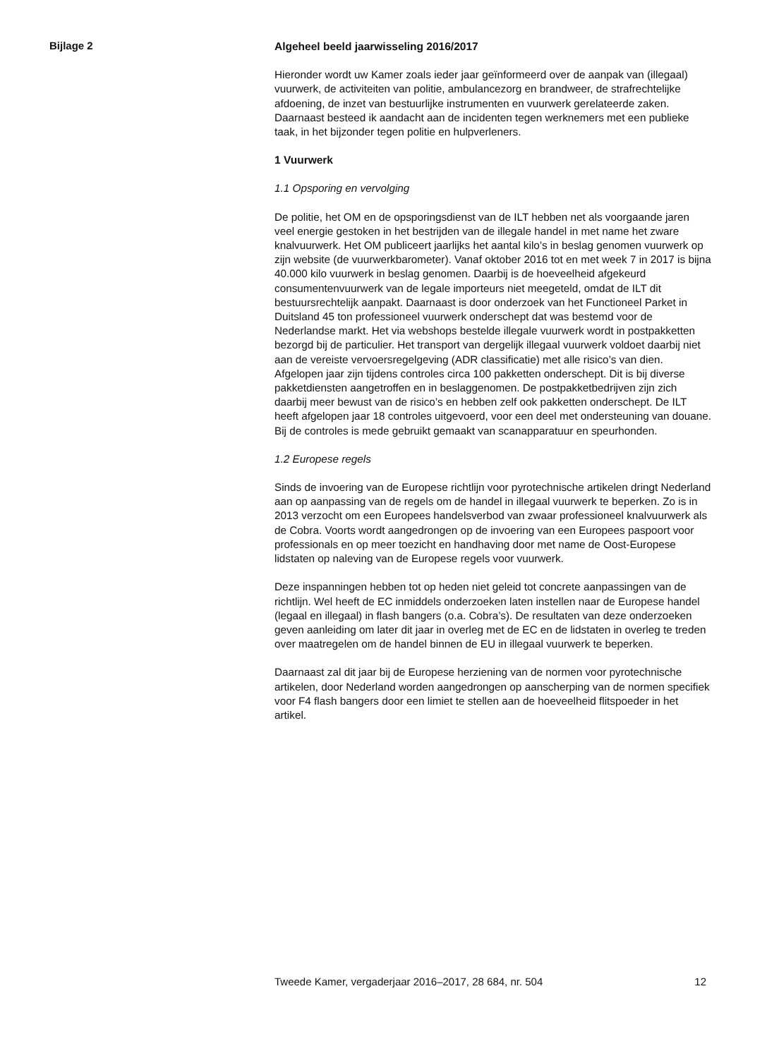Bijlage 2
Algeheel beeld jaarwisseling 2016/2017
Hieronder wordt uw Kamer zoals ieder jaar geïnformeerd over de aanpak van (illegaal) vuurwerk, de activiteiten van politie, ambulancezorg en brandweer, de strafrechtelijke afdoening, de inzet van bestuurlijke instrumenten en vuurwerk gerelateerde zaken. Daarnaast besteed ik aandacht aan de incidenten tegen werknemers met een publieke taak, in het bijzonder tegen politie en hulpverleners.
1 Vuurwerk
1.1 Opsporing en vervolging
De politie, het OM en de opsporingsdienst van de ILT hebben net als voorgaande jaren veel energie gestoken in het bestrijden van de illegale handel in met name het zware knalvuurwerk. Het OM publiceert jaarlijks het aantal kilo’s in beslag genomen vuurwerk op zijn website (de vuurwerkbarometer). Vanaf oktober 2016 tot en met week 7 in 2017 is bijna 40.000 kilo vuurwerk in beslag genomen. Daarbij is de hoeveelheid afgekeurd consumentenvuurwerk van de legale importeurs niet meegeteld, omdat de ILT dit bestuursrechtelijk aanpakt. Daarnaast is door onderzoek van het Functioneel Parket in Duitsland 45 ton professioneel vuurwerk onderschept dat was bestemd voor de Nederlandse markt. Het via webshops bestelde illegale vuurwerk wordt in postpakketten bezorgd bij de particulier. Het transport van dergelijk illegaal vuurwerk voldoet daarbij niet aan de vereiste vervoersregelgeving (ADR classificatie) met alle risico’s van dien. Afgelopen jaar zijn tijdens controles circa 100 pakketten onderschept. Dit is bij diverse pakketdiensten aangetroffen en in beslaggenomen. De postpakketbedrijven zijn zich daarbij meer bewust van de risico’s en hebben zelf ook pakketten onderschept. De ILT heeft afgelopen jaar 18 controles uitgevoerd, voor een deel met ondersteuning van douane. Bij de controles is mede gebruikt gemaakt van scanapparatuur en speurhonden.
1.2 Europese regels
Sinds de invoering van de Europese richtlijn voor pyrotechnische artikelen dringt Nederland aan op aanpassing van de regels om de handel in illegaal vuurwerk te beperken. Zo is in 2013 verzocht om een Europees handelsverbod van zwaar professioneel knalvuurwerk als de Cobra. Voorts wordt aangedrongen op de invoering van een Europees paspoort voor professionals en op meer toezicht en handhaving door met name de Oost-Europese lidstaten op naleving van de Europese regels voor vuurwerk.
Deze inspanningen hebben tot op heden niet geleid tot concrete aanpassingen van de richtlijn. Wel heeft de EC inmiddels onderzoeken laten instellen naar de Europese handel (legaal en illegaal) in flash bangers (o.a. Cobra’s). De resultaten van deze onderzoeken geven aanleiding om later dit jaar in overleg met de EC en de lidstaten in overleg te treden over maatregelen om de handel binnen de EU in illegaal vuurwerk te beperken.
Daarnaast zal dit jaar bij de Europese herziening van de normen voor pyrotechnische artikelen, door Nederland worden aangedrongen op aanscherping van de normen specifiek voor F4 flash bangers door een limiet te stellen aan de hoeveelheid flitspoeder in het artikel.
Tweede Kamer, vergaderjaar 2016–2017, 28 684, nr. 504 12